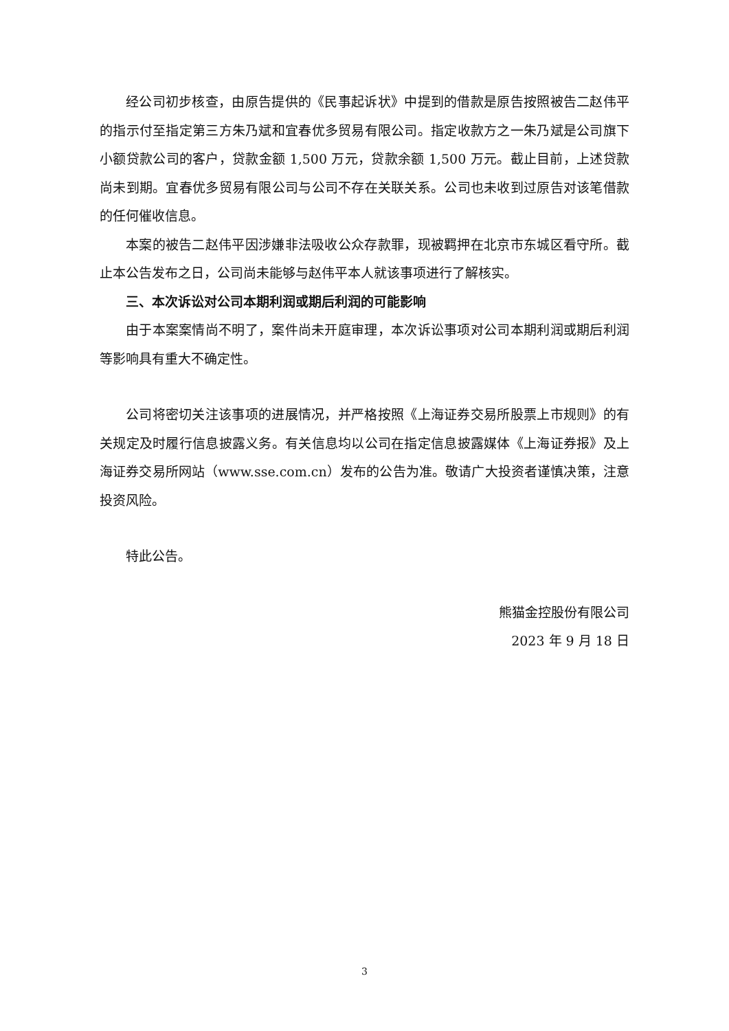经公司初步核查，由原告提供的《民事起诉状》中提到的借款是原告按照被告二赵伟平的指示付至指定第三方朱乃斌和宜春优多贸易有限公司。指定收款方之一朱乃斌是公司旗下小额贷款公司的客户，贷款金额 1,500 万元，贷款余额 1,500 万元。截止目前，上述贷款尚未到期。宜春优多贸易有限公司与公司不存在关联关系。公司也未收到过原告对该笔借款的任何催收信息。
本案的被告二赵伟平因涉嫌非法吸收公众存款罪，现被羁押在北京市东城区看守所。截止本公告发布之日，公司尚未能够与赵伟平本人就该事项进行了解核实。
三、本次诉讼对公司本期利润或期后利润的可能影响
由于本案案情尚不明了，案件尚未开庭审理，本次诉讼事项对公司本期利润或期后利润等影响具有重大不确定性。
公司将密切关注该事项的进展情况，并严格按照《上海证券交易所股票上市规则》的有关规定及时履行信息披露义务。有关信息均以公司在指定信息披露媒体《上海证券报》及上海证券交易所网站（www.sse.com.cn）发布的公告为准。敬请广大投资者谨慎决策，注意投资风险。
特此公告。
熊猫金控股份有限公司
2023 年 9 月 18 日
3